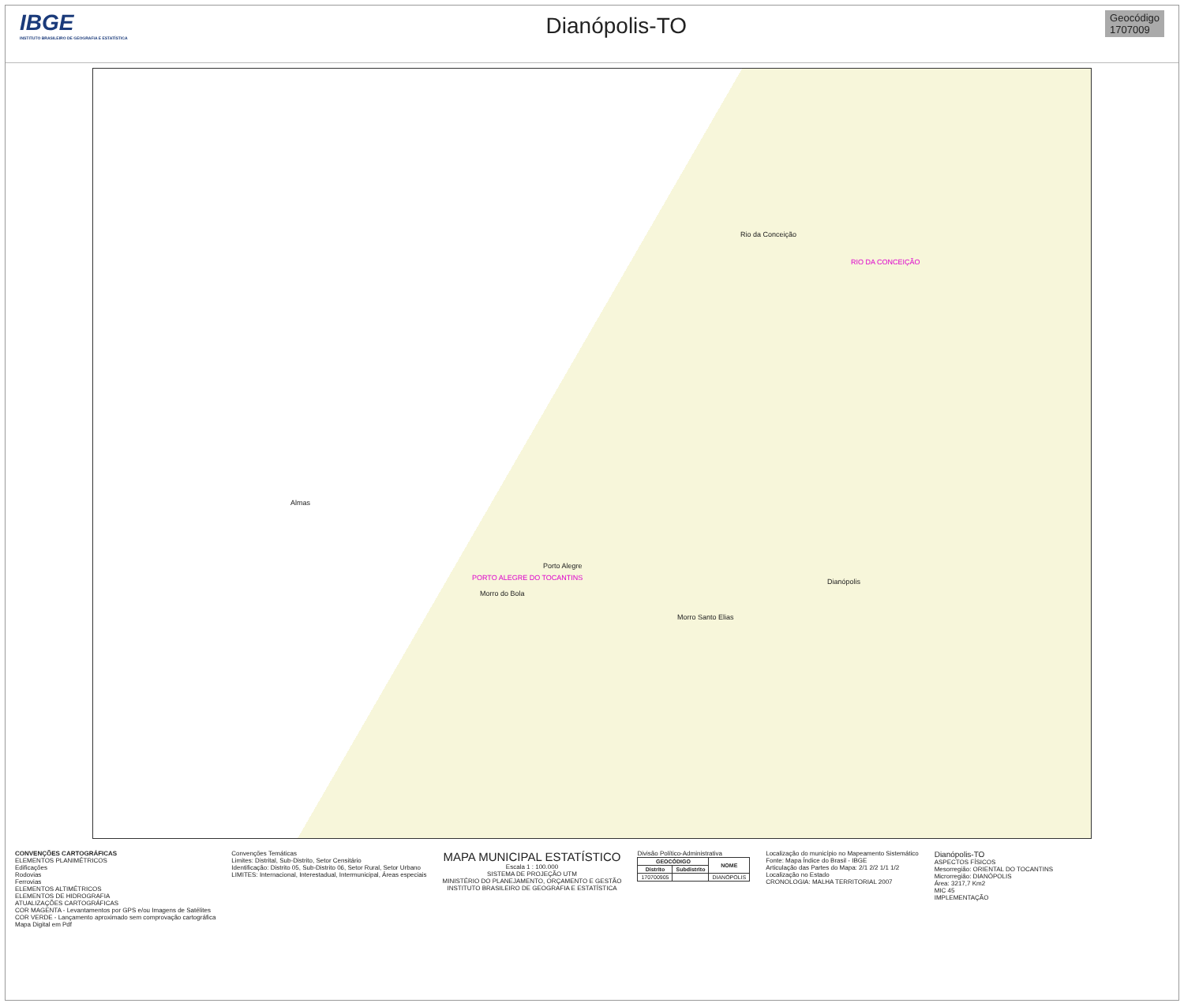IBGE
INSTITUTO BRASILEIRO DE GEOGRAFIA E ESTATÍSTICA
Dianópolis-TO
Geocódigo
1707009
Almas
PORTO ALEGRE DO TOCANTINS
RIO DA CONCEIÇÃO
Rio da Conceição
Dianópolis
Morro do Bola
Porto Alegre
Morro Santo Elias
CONVENÇÕES CARTOGRÁFICAS
ELEMENTOS PLANIMÉTRICOS
Edificações
Rodovias
Ferrovias
ELEMENTOS ALTIMÉTRICOS
ELEMENTOS DE HIDROGRAFIA
ATUALIZAÇÕES CARTOGRÁFICAS
COR MAGENTA - Levantamentos por GPS e/ou Imagens de Satélites
COR VERDE - Lançamento aproximado sem comprovação cartográfica
Mapa Digital em Pdf
Convenções Temáticas
Limites: Distrital, Sub-Distrito, Setor Censitário
Identificação: Distrito 05, Sub-Distrito 06, Setor Rural, Setor Urbano
LIMITES: Internacional, Interestadual, Intermunicipal, Áreas especiais
MAPA MUNICIPAL ESTATÍSTICO
Escala 1 : 100.000
SISTEMA DE PROJEÇÃO UTM
MINISTÉRIO DO PLANEJAMENTO, ORÇAMENTO E GESTÃO
INSTITUTO BRASILEIRO DE GEOGRAFIA E ESTATÍSTICA
Divisão Político-Administrativa
| GEOCÓDIGO | | NOME |
| --- | --- | --- |
| Distrito | Subdistrito | |
| 170700905 | | DIANÓPOLIS |
Localização do município no Mapeamento Sistemático
Fonte: Mapa Índice do Brasil - IBGE
Articulação das Partes do Mapa: 2/1 2/2 1/1 1/2
Localização no Estado
CRONOLOGIA: MALHA TERRITORIAL 2007
Dianópolis-TO
ASPECTOS FÍSICOS
Mesorregião: ORIENTAL DO TOCANTINS
Microrregião: DIANÓPOLIS
Área: 3217,7 Km2
MIC 45
IMPLEMENTAÇÃO